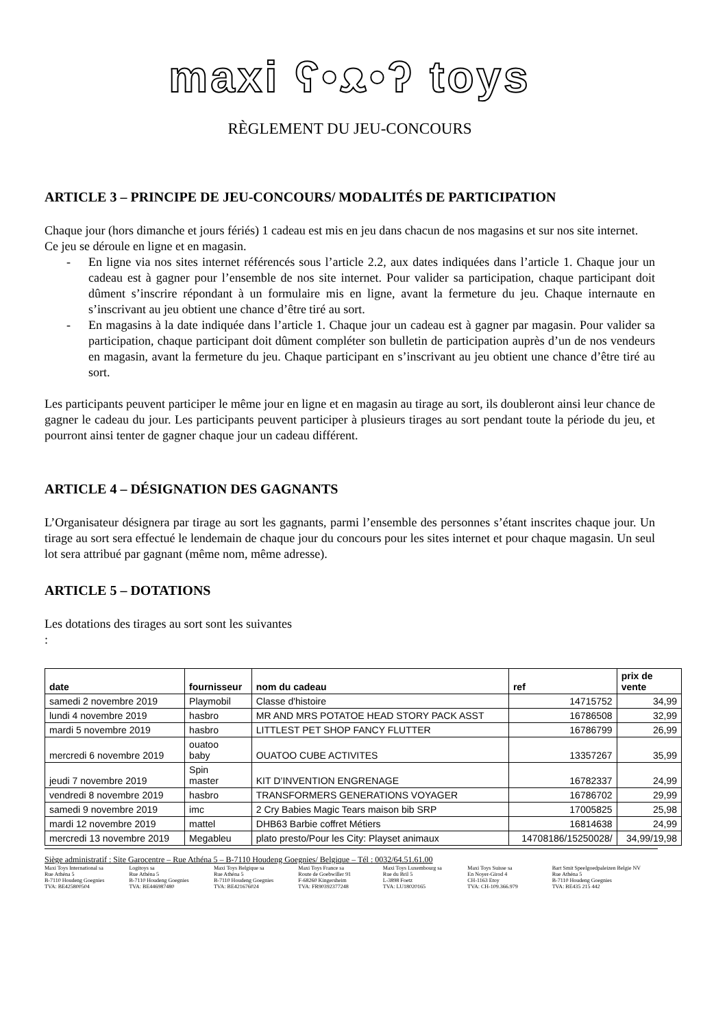maxi ʕ•ᴥ•ʔ toys
RÈGLEMENT DU JEU-CONCOURS
ARTICLE 3 – PRINCIPE DE JEU-CONCOURS/ MODALITÉS DE PARTICIPATION
Chaque jour (hors dimanche et jours fériés) 1 cadeau est mis en jeu dans chacun de nos magasins et sur nos site internet.
Ce jeu se déroule en ligne et en magasin.
- En ligne via nos sites internet référencés sous l’article 2.2, aux dates indiquées dans l’article 1. Chaque jour un cadeau est à gagner pour l’ensemble de nos site internet. Pour valider sa participation, chaque participant doit dûment s’inscrire répondant à un formulaire mis en ligne, avant la fermeture du jeu. Chaque internaute en s’inscrivant au jeu obtient une chance d’être tiré au sort.
- En magasins à la date indiquée dans l’article 1. Chaque jour un cadeau est à gagner par magasin. Pour valider sa participation, chaque participant doit dûment compléter son bulletin de participation auprès d’un de nos vendeurs en magasin, avant la fermeture du jeu. Chaque participant en s’inscrivant au jeu obtient une chance d’être tiré au sort.
Les participants peuvent participer le même jour en ligne et en magasin au tirage au sort, ils doubleront ainsi leur chance de gagner le cadeau du jour. Les participants peuvent participer à plusieurs tirages au sort pendant toute la période du jeu, et pourront ainsi tenter de gagner chaque jour un cadeau différent.
ARTICLE 4 – DÉSIGNATION DES GAGNANTS
L’Organisateur désignera par tirage au sort les gagnants, parmi l’ensemble des personnes s’étant inscrites chaque jour. Un tirage au sort sera effectué le lendemain de chaque jour du concours pour les sites internet et pour chaque magasin. Un seul lot sera attribué par gagnant (même nom, même adresse).
ARTICLE 5 – DOTATIONS
Les dotations des tirages au sort sont les suivantes
:
| date | fournisseur | nom du cadeau | ref | prix de vente |
| --- | --- | --- | --- | --- |
| samedi 2 novembre 2019 | Playmobil | Classe d'histoire | 14715752 | 34,99 |
| lundi 4 novembre 2019 | hasbro | MR AND MRS POTATOE HEAD STORY PACK ASST | 16786508 | 32,99 |
| mardi 5 novembre 2019 | hasbro | LITTLEST PET SHOP FANCY FLUTTER | 16786799 | 26,99 |
| mercredi 6 novembre 2019 | ouatoo baby | OUATOO CUBE ACTIVITES | 13357267 | 35,99 |
| jeudi 7 novembre 2019 | Spin master | KIT D’INVENTION ENGRENAGE | 16782337 | 24,99 |
| vendredi 8 novembre 2019 | hasbro | TRANSFORMERS GENERATIONS VOYAGER | 16786702 | 29,99 |
| samedi 9 novembre 2019 | imc | 2 Cry Babies Magic Tears maison bib SRP | 17005825 | 25,98 |
| mardi 12 novembre 2019 | mattel | DHB63 Barbie coffret Métiers | 16814638 | 24,99 |
| mercredi 13 novembre 2019 | Megableu | plato presto/Pour les City: Playset animaux | 14708186/15250028/ | 34,99/19,98 |
Siège administratif : Site Garocentre – Rue Athéna 5 – B-7110 Houdeng Goegnies/ Belgique – Tél : 0032/64.51.61.00
Maxi Toys International sa
Rue Athéna 5
B-7110 Houdeng Goegnies
TVA: BE425800504
Logitoys sa
Rue Athéna 5
B-7110 Houdeng Goegnies
TVA: BE446987480
Maxi Toys Belgique sa
Rue Athéna 5
B-7110 Houdeng Goegnies
TVA: BE421676024
Maxi Toys France sa
Route de Goebwiller 91
F-68260 Kingersheim
TVA: FR90392377248
Maxi Toys Luxembourg sa
Rue du Bril 5
L-3898 Foetz
TVA: LU18020165
Maxi Toys Suisse sa
En Noyer-Girod 4
CH-1163 Etoy
TVA: CH-109.366.979
Bart Smit Speelgoedpaleizen Belgie NV
Rue Athéna 5
B-7110 Houdeng Goegnies
TVA: BE435 215 442